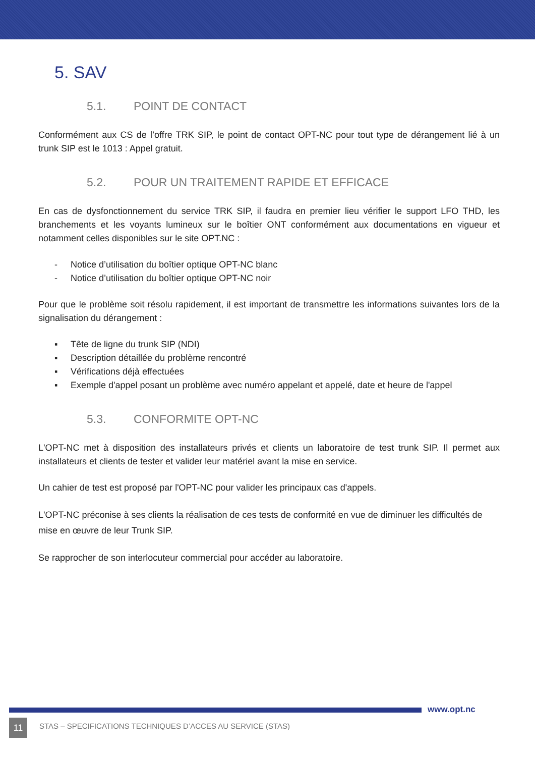5. SAV
5.1. POINT DE CONTACT
Conformément aux CS de l’offre TRK SIP, le point de contact OPT-NC pour tout type de dérangement lié à un trunk SIP est le 1013 : Appel gratuit.
5.2. POUR UN TRAITEMENT RAPIDE ET EFFICACE
En cas de dysfonctionnement du service TRK SIP, il faudra en premier lieu vérifier le support LFO THD, les branchements et les voyants lumineux sur le boîtier ONT conformément aux documentations en vigueur et notamment celles disponibles sur le site OPT.NC :
- Notice d’utilisation du boîtier optique OPT-NC blanc
- Notice d’utilisation du boîtier optique OPT-NC noir
Pour que le problème soit résolu rapidement, il est important de transmettre les informations suivantes lors de la signalisation du dérangement :
▪ Tête de ligne du trunk SIP (NDI)
▪ Description détaillée du problème rencontré
▪ Vérifications déjà effectuées
▪ Exemple d'appel posant un problème avec numéro appelant et appelé, date et heure de l'appel
5.3. CONFORMITE OPT-NC
L'OPT-NC met à disposition des installateurs privés et clients un laboratoire de test trunk SIP. Il permet aux installateurs et clients de tester et valider leur matériel avant la mise en service.
Un cahier de test est proposé par l'OPT-NC pour valider les principaux cas d'appels.
L'OPT-NC préconise à ses clients la réalisation de ces tests de conformité en vue de diminuer les difficultés de mise en œuvre de leur Trunk SIP.
Se rapprocher de son interlocuteur commercial pour accéder au laboratoire.
www.opt.nc
11 STAS – SPECIFICATIONS TECHNIQUES D’ACCES AU SERVICE (STAS)